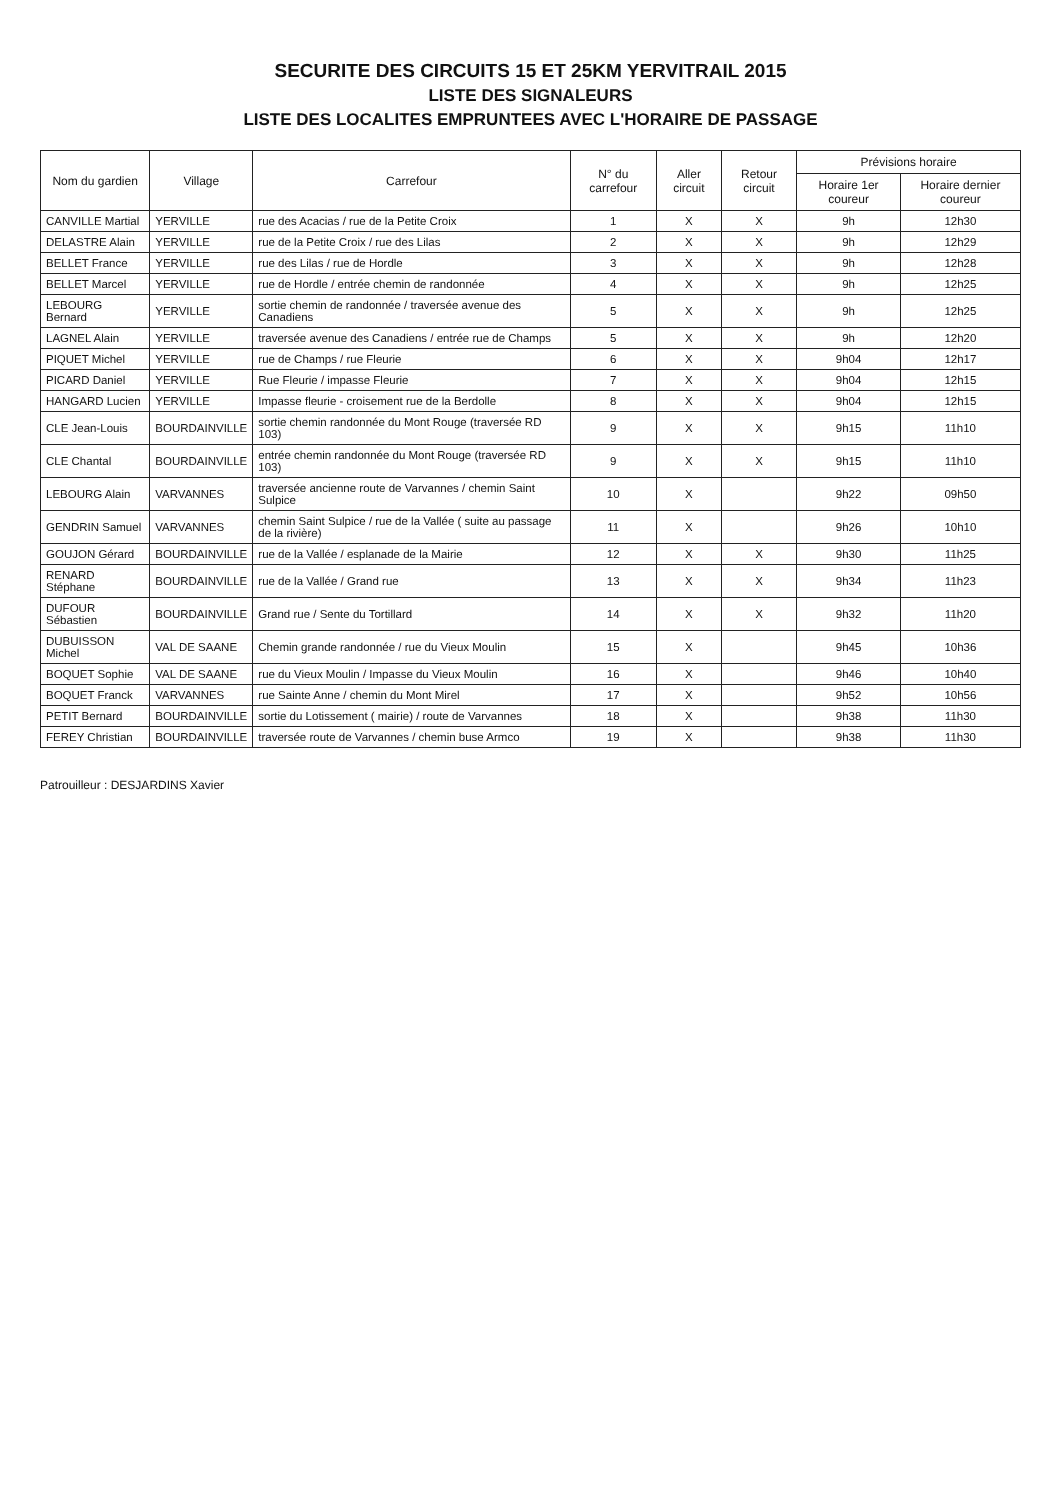SECURITE DES CIRCUITS 15 ET 25KM YERVITRAIL 2015
LISTE DES SIGNALEURS
LISTE DES LOCALITES EMPRUNTEES AVEC L'HORAIRE DE PASSAGE
| Nom du gardien | Village | Carrefour | N° du carrefour | Aller circuit | Retour circuit | Prévisions horaire | |
| --- | --- | --- | --- | --- | --- | --- | --- |
| | | | | | | Horaire 1er coureur | Horaire dernier coureur |
| CANVILLE Martial | YERVILLE | rue des Acacias / rue de la Petite Croix | 1 | X | X | 9h | 12h30 |
| DELASTRE Alain | YERVILLE | rue de la Petite Croix / rue des Lilas | 2 | X | X | 9h | 12h29 |
| BELLET France | YERVILLE | rue des Lilas / rue de Hordle | 3 | X | X | 9h | 12h28 |
| BELLET Marcel | YERVILLE | rue de Hordle / entrée chemin de randonnée | 4 | X | X | 9h | 12h25 |
| LEBOURG Bernard | YERVILLE | sortie chemin de randonnée / traversée avenue des Canadiens | 5 | X | X | 9h | 12h25 |
| LAGNEL Alain | YERVILLE | traversée avenue des Canadiens / entrée rue de Champs | 5 | X | X | 9h | 12h20 |
| PIQUET Michel | YERVILLE | rue de Champs / rue Fleurie | 6 | X | X | 9h04 | 12h17 |
| PICARD Daniel | YERVILLE | Rue Fleurie / impasse Fleurie | 7 | X | X | 9h04 | 12h15 |
| HANGARD Lucien | YERVILLE | Impasse fleurie - croisement rue de la Berdolle | 8 | X | X | 9h04 | 12h15 |
| CLE Jean-Louis | BOURDAINVILLE | sortie chemin randonnée du Mont Rouge (traversée RD 103) | 9 | X | X | 9h15 | 11h10 |
| CLE Chantal | BOURDAINVILLE | entrée chemin randonnée du Mont Rouge (traversée RD 103) | 9 | X | X | 9h15 | 11h10 |
| LEBOURG Alain | VARVANNES | traversée ancienne route de Varvannes / chemin Saint Sulpice | 10 | X | | 9h22 | 09h50 |
| GENDRIN Samuel | VARVANNES | chemin Saint Sulpice / rue de la Vallée ( suite au passage de la rivière) | 11 | X | | 9h26 | 10h10 |
| GOUJON Gérard | BOURDAINVILLE | rue de la Vallée / esplanade de la Mairie | 12 | X | X | 9h30 | 11h25 |
| RENARD Stéphane | BOURDAINVILLE | rue de la Vallée / Grand rue | 13 | X | X | 9h34 | 11h23 |
| DUFOUR Sébastien | BOURDAINVILLE | Grand rue / Sente du Tortillard | 14 | X | X | 9h32 | 11h20 |
| DUBUISSON Michel | VAL DE SAANE | Chemin grande randonnée / rue du Vieux Moulin | 15 | X | | 9h45 | 10h36 |
| BOQUET Sophie | VAL DE SAANE | rue du Vieux Moulin / Impasse du Vieux Moulin | 16 | X | | 9h46 | 10h40 |
| BOQUET Franck | VARVANNES | rue Sainte Anne / chemin du Mont Mirel | 17 | X | | 9h52 | 10h56 |
| PETIT Bernard | BOURDAINVILLE | sortie du Lotissement ( mairie) / route de Varvannes | 18 | X | | 9h38 | 11h30 |
| FEREY Christian | BOURDAINVILLE | traversée route de Varvannes / chemin buse Armco | 19 | X | | 9h38 | 11h30 |
Patrouilleur : DESJARDINS Xavier